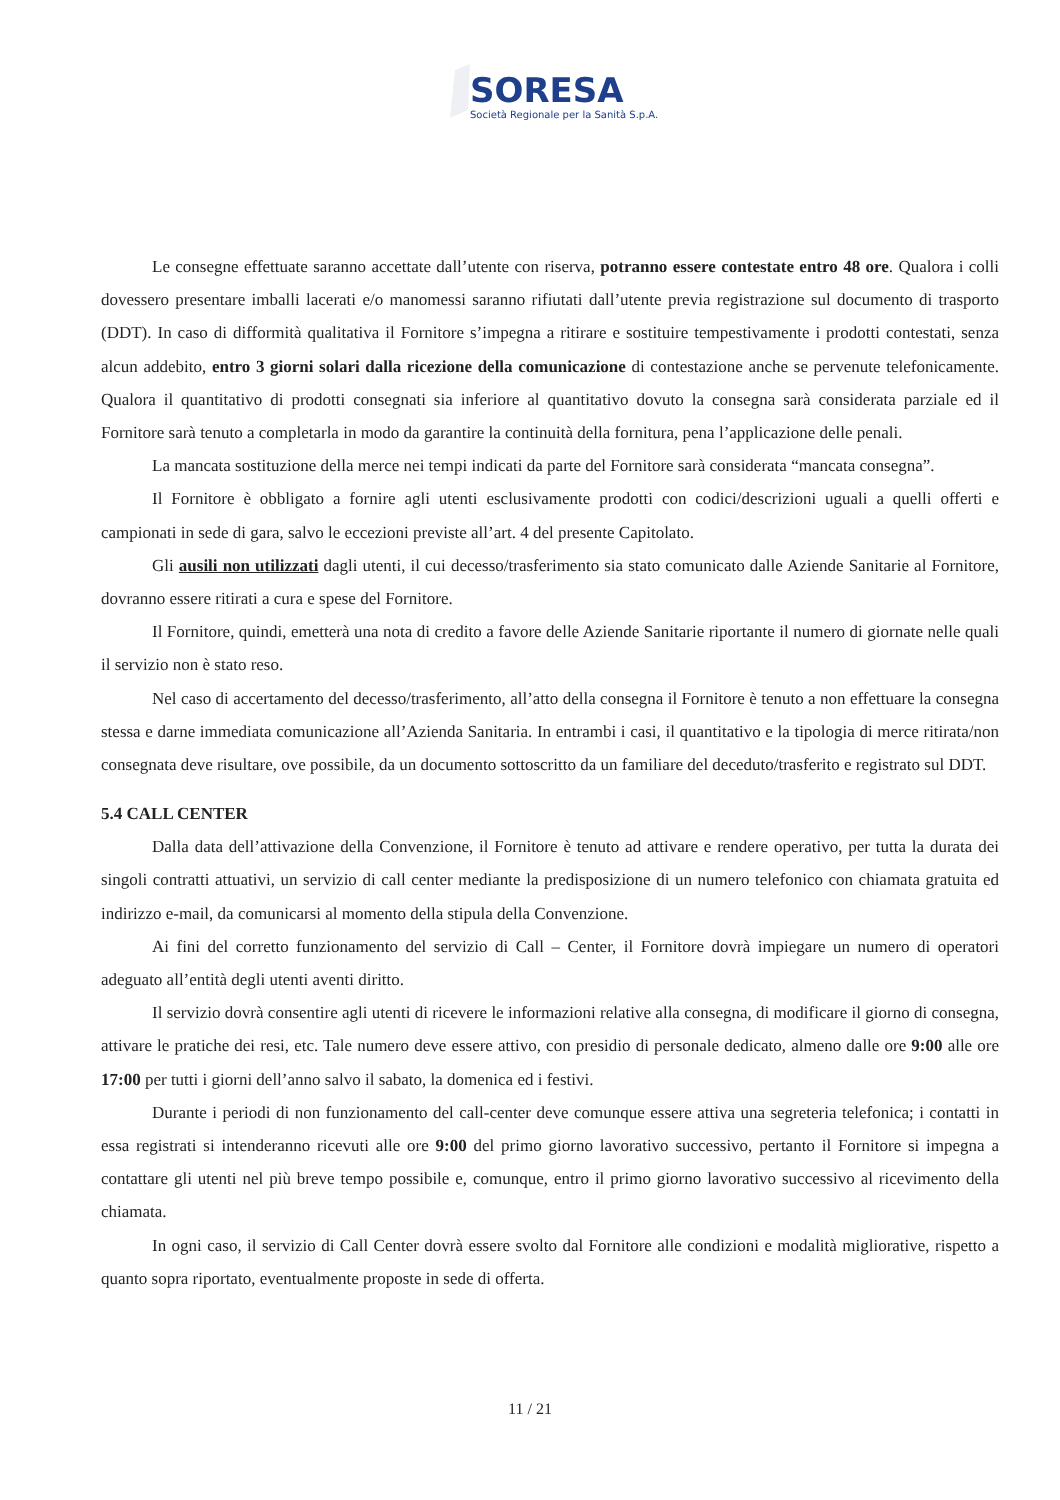SORESA
Società Regionale per la Sanità S.p.A.
Le consegne effettuate saranno accettate dall’utente con riserva, potranno essere contestate entro 48 ore. Qualora i colli dovessero presentare imballi lacerati e/o manomessi saranno rifiutati dall’utente previa registrazione sul documento di trasporto (DDT). In caso di difformità qualitativa il Fornitore s’impegna a ritirare e sostituire tempestivamente i prodotti contestati, senza alcun addebito, entro 3 giorni solari dalla ricezione della comunicazione di contestazione anche se pervenute telefonicamente. Qualora il quantitativo di prodotti consegnati sia inferiore al quantitativo dovuto la consegna sarà considerata parziale ed il Fornitore sarà tenuto a completarla in modo da garantire la continuità della fornitura, pena l’applicazione delle penali.
La mancata sostituzione della merce nei tempi indicati da parte del Fornitore sarà considerata “mancata consegna”.
Il Fornitore è obbligato a fornire agli utenti esclusivamente prodotti con codici/descrizioni uguali a quelli offerti e campionati in sede di gara, salvo le eccezioni previste all’art. 4 del presente Capitolato.
Gli ausili non utilizzati dagli utenti, il cui decesso/trasferimento sia stato comunicato dalle Aziende Sanitarie al Fornitore, dovranno essere ritirati a cura e spese del Fornitore.
Il Fornitore, quindi, emetterà una nota di credito a favore delle Aziende Sanitarie riportante il numero di giornate nelle quali il servizio non è stato reso.
Nel caso di accertamento del decesso/trasferimento, all’atto della consegna il Fornitore è tenuto a non effettuare la consegna stessa e darne immediata comunicazione all’Azienda Sanitaria. In entrambi i casi, il quantitativo e la tipologia di merce ritirata/non consegnata deve risultare, ove possibile, da un documento sottoscritto da un familiare del deceduto/trasferito e registrato sul DDT.
5.4 CALL CENTER
Dalla data dell’attivazione della Convenzione, il Fornitore è tenuto ad attivare e rendere operativo, per tutta la durata dei singoli contratti attuativi, un servizio di call center mediante la predisposizione di un numero telefonico con chiamata gratuita ed indirizzo e-mail, da comunicarsi al momento della stipula della Convenzione.
Ai fini del corretto funzionamento del servizio di Call – Center, il Fornitore dovrà impiegare un numero di operatori adeguato all’entità degli utenti aventi diritto.
Il servizio dovrà consentire agli utenti di ricevere le informazioni relative alla consegna, di modificare il giorno di consegna, attivare le pratiche dei resi, etc. Tale numero deve essere attivo, con presidio di personale dedicato, almeno dalle ore 9:00 alle ore 17:00 per tutti i giorni dell’anno salvo il sabato, la domenica ed i festivi.
Durante i periodi di non funzionamento del call-center deve comunque essere attiva una segreteria telefonica; i contatti in essa registrati si intenderanno ricevuti alle ore 9:00 del primo giorno lavorativo successivo, pertanto il Fornitore si impegna a contattare gli utenti nel più breve tempo possibile e, comunque, entro il primo giorno lavorativo successivo al ricevimento della chiamata.
In ogni caso, il servizio di Call Center dovrà essere svolto dal Fornitore alle condizioni e modalità migliorative, rispetto a quanto sopra riportato, eventualmente proposte in sede di offerta.
11 / 21